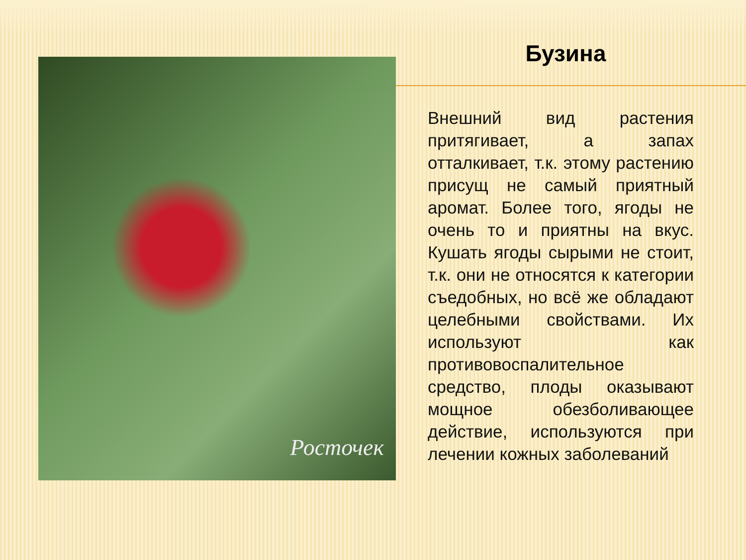Росточек
Бузина
Внешний вид растения притягивает, а запах отталкивает, т.к. этому растению присущ не самый приятный аромат. Более того, ягоды не очень то и приятны на вкус. Кушать ягоды сырыми не стоит, т.к. они не относятся к категории съедобных, но всё же обладают целебными свойствами. Их используют как противовоспалительное средство, плоды оказывают мощное обезболивающее действие, используются при лечении кожных заболеваний